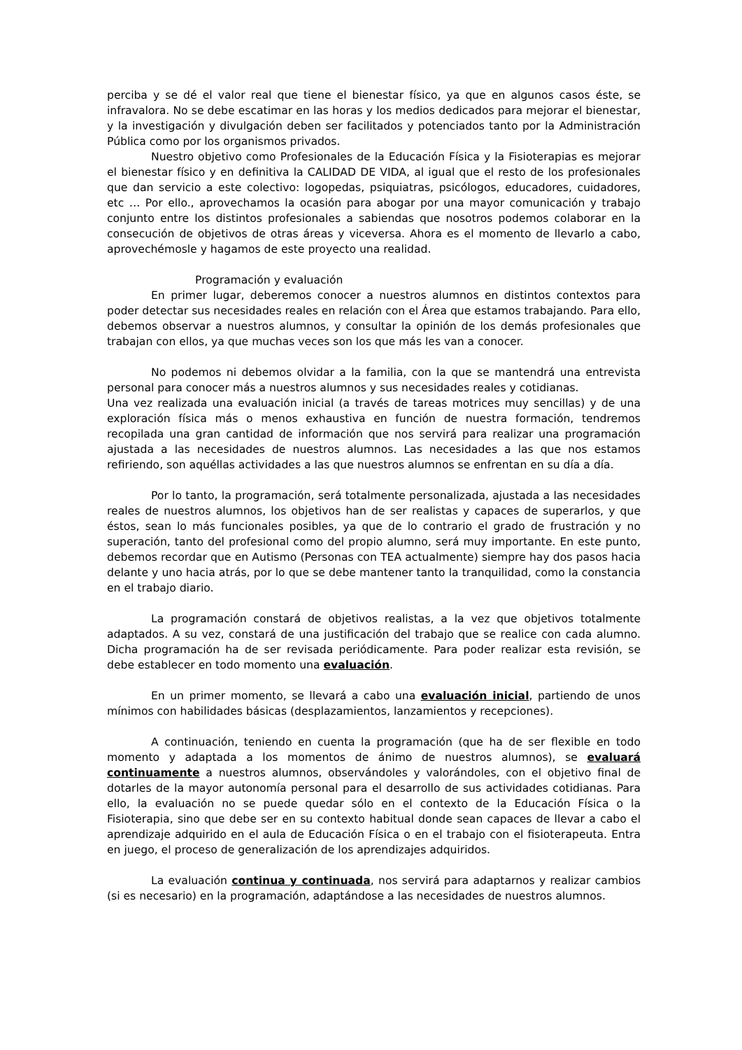perciba y se dé el valor real que tiene el bienestar físico, ya que en algunos casos éste, se infravalora. No se debe escatimar en las horas y los medios dedicados para mejorar el bienestar, y la investigación y divulgación deben ser facilitados y potenciados tanto por la Administración Pública como por los organismos privados.
Nuestro objetivo como Profesionales de la Educación Física y la Fisioterapias es mejorar el bienestar físico y en definitiva la CALIDAD DE VIDA, al igual que el resto de los profesionales que dan servicio a este colectivo: logopedas, psiquiatras, psicólogos, educadores, cuidadores, etc … Por ello., aprovechamos la ocasión para abogar por una mayor comunicación y trabajo conjunto entre los distintos profesionales a sabiendas que nosotros podemos colaborar en la consecución de objetivos de otras áreas y viceversa. Ahora es el momento de llevarlo a cabo, aprovechémosle y hagamos de este proyecto una realidad.
Programación y evaluación
En primer lugar, deberemos conocer a nuestros alumnos en distintos contextos para poder detectar sus necesidades reales en relación con el Área que estamos trabajando. Para ello, debemos observar a nuestros alumnos, y consultar la opinión de los demás profesionales que trabajan con ellos, ya que muchas veces son los que más les van a conocer.
No podemos ni debemos olvidar a la familia, con la que se mantendrá una entrevista personal para conocer más a nuestros alumnos y sus necesidades reales y cotidianas.
Una vez realizada una evaluación inicial (a través de tareas motrices muy sencillas) y de una exploración física más o menos exhaustiva en función de nuestra formación, tendremos recopilada una gran cantidad de información que nos servirá para realizar una programación ajustada a las necesidades de nuestros alumnos. Las necesidades a las que nos estamos refiriendo, son aquéllas actividades a las que nuestros alumnos se enfrentan en su día a día.
Por lo tanto, la programación, será totalmente personalizada, ajustada a las necesidades reales de nuestros alumnos, los objetivos han de ser realistas y capaces de superarlos, y que éstos, sean lo más funcionales posibles, ya que de lo contrario el grado de frustración y no superación, tanto del profesional como del propio alumno, será muy importante. En este punto, debemos recordar que en Autismo (Personas con TEA actualmente) siempre hay dos pasos hacia delante y uno hacia atrás, por lo que se debe mantener tanto la tranquilidad, como la constancia en el trabajo diario.
La programación constará de objetivos realistas, a la vez que objetivos totalmente adaptados. A su vez, constará de una justificación del trabajo que se realice con cada alumno. Dicha programación ha de ser revisada periódicamente. Para poder realizar esta revisión, se debe establecer en todo momento una evaluación.
En un primer momento, se llevará a cabo una evaluación inicial, partiendo de unos mínimos con habilidades básicas (desplazamientos, lanzamientos y recepciones).
A continuación, teniendo en cuenta la programación (que ha de ser flexible en todo momento y adaptada a los momentos de ánimo de nuestros alumnos), se evaluará continuamente a nuestros alumnos, observándoles y valorándoles, con el objetivo final de dotarles de la mayor autonomía personal para el desarrollo de sus actividades cotidianas. Para ello, la evaluación no se puede quedar sólo en el contexto de la Educación Física o la Fisioterapia, sino que debe ser en su contexto habitual donde sean capaces de llevar a cabo el aprendizaje adquirido en el aula de Educación Física o en el trabajo con el fisioterapeuta. Entra en juego, el proceso de generalización de los aprendizajes adquiridos.
La evaluación continua y continuada, nos servirá para adaptarnos y realizar cambios (si es necesario) en la programación, adaptándose a las necesidades de nuestros alumnos.